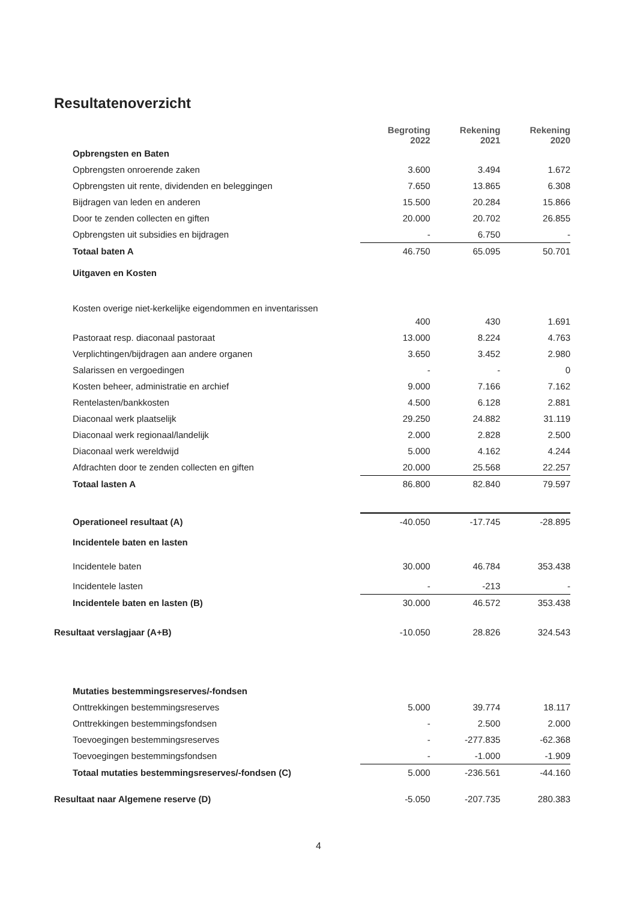Resultatenoverzicht
| | Begroting 2022 | Rekening 2021 | Rekening 2020 |
| --- | --- | --- | --- |
| Opbrengsten en Baten | | | |
| Opbrengsten onroerende zaken | 3.600 | 3.494 | 1.672 |
| Opbrengsten uit rente, dividenden en beleggingen | 7.650 | 13.865 | 6.308 |
| Bijdragen van leden en anderen | 15.500 | 20.284 | 15.866 |
| Door te zenden collecten en giften | 20.000 | 20.702 | 26.855 |
| Opbrengsten uit subsidies en bijdragen | - | 6.750 | - |
| Totaal baten A | 46.750 | 65.095 | 50.701 |
| Uitgaven en Kosten | | | |
| Kosten overige niet-kerkelijke eigendommen en inventarissen | | | |
| | 400 | 430 | 1.691 |
| Pastoraat resp. diaconaal pastoraat | 13.000 | 8.224 | 4.763 |
| Verplichtingen/bijdragen aan andere organen | 3.650 | 3.452 | 2.980 |
| Salarissen en vergoedingen | - | - | 0 |
| Kosten beheer, administratie en archief | 9.000 | 7.166 | 7.162 |
| Rentelasten/bankkosten | 4.500 | 6.128 | 2.881 |
| Diaconaal werk plaatselijk | 29.250 | 24.882 | 31.119 |
| Diaconaal werk regionaal/landelijk | 2.000 | 2.828 | 2.500 |
| Diaconaal werk wereldwijd | 5.000 | 4.162 | 4.244 |
| Afdrachten door te zenden collecten en giften | 20.000 | 25.568 | 22.257 |
| Totaal lasten A | 86.800 | 82.840 | 79.597 |
| Operationeel resultaat (A) | -40.050 | -17.745 | -28.895 |
| Incidentele baten en lasten | | | |
| Incidentele baten | 30.000 | 46.784 | 353.438 |
| Incidentele lasten | - | -213 | - |
| Incidentele baten en lasten (B) | 30.000 | 46.572 | 353.438 |
| Resultaat verslagjaar (A+B) | -10.050 | 28.826 | 324.543 |
| Mutaties bestemmingsreserves/-fondsen | | | |
| Onttrekkingen bestemmingsreserves | 5.000 | 39.774 | 18.117 |
| Onttrekkingen bestemmingsfondsen | - | 2.500 | 2.000 |
| Toevoegingen bestemmingsreserves | - | -277.835 | -62.368 |
| Toevoegingen bestemmingsfondsen | - | -1.000 | -1.909 |
| Totaal mutaties bestemmingsreserves/-fondsen (C) | 5.000 | -236.561 | -44.160 |
| Resultaat naar Algemene reserve (D) | -5.050 | -207.735 | 280.383 |
4